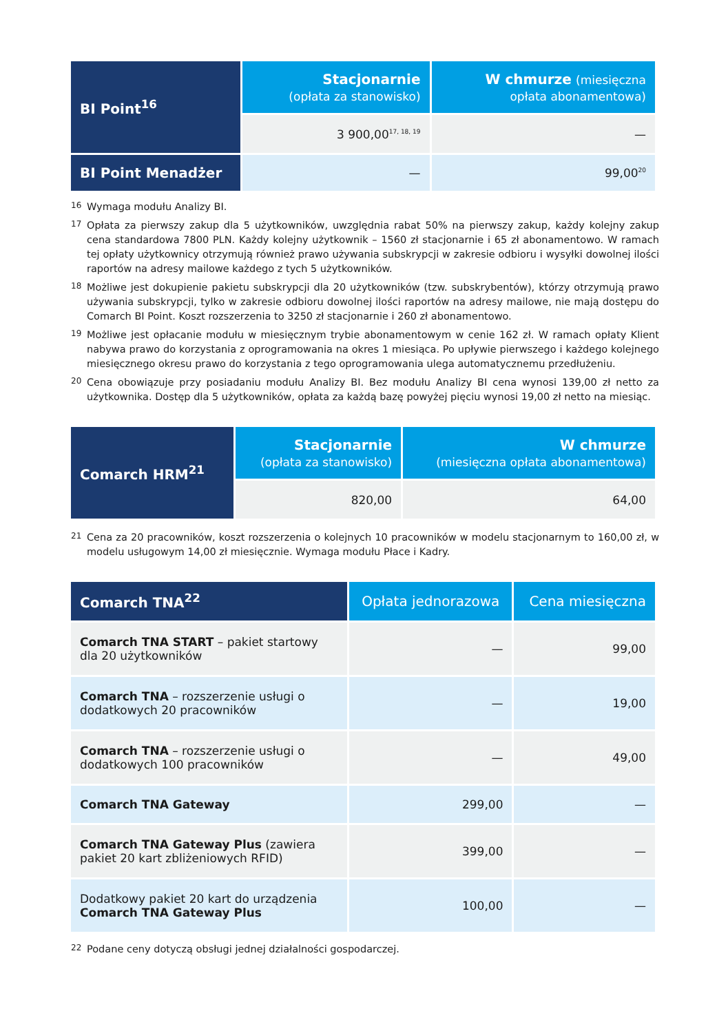| BI Point<sup>16</sup> | Stacjonarnie (opłata za stanowisko) | W chmurze (miesięczna opłata abonamentowa) |
| --- | --- | --- |
| | 3 900,00<sup>17, 18, 19</sup> | — |
| BI Point Menadżer | — | 99,00<sup>20</sup> |
<sup>16</sup> Wymaga modułu Analizy BI.
<sup>17</sup> Opłata za pierwszy zakup dla 5 użytkowników, uwzględnia rabat 50% na pierwszy zakup, każdy kolejny zakup cena standardowa 7800 PLN. Każdy kolejny użytkownik – 1560 zł stacjonarnie i 65 zł abonamentowo. W ramach tej opłaty użytkownicy otrzymują również prawo używania subskrypcji w zakresie odbioru i wysyłki dowolnej ilości raportów na adresy mailowe każdego z tych 5 użytkowników.
<sup>18</sup> Możliwe jest dokupienie pakietu subskrypcji dla 20 użytkowników (tzw. subskrybentów), którzy otrzymują prawo używania subskrypcji, tylko w zakresie odbioru dowolnej ilości raportów na adresy mailowe, nie mają dostępu do Comarch BI Point. Koszt rozszerzenia to 3250 zł stacjonarnie i 260 zł abonamentowo.
<sup>19</sup> Możliwe jest opłacanie modułu w miesięcznym trybie abonamentowym w cenie 162 zł. W ramach opłaty Klient nabywa prawo do korzystania z oprogramowania na okres 1 miesiąca. Po upływie pierwszego i każdego kolejnego miesięcznego okresu prawo do korzystania z tego oprogramowania ulega automatycznemu przedłużeniu.
<sup>20</sup> Cena obowiązuje przy posiadaniu modułu Analizy BI. Bez modułu Analizy BI cena wynosi 139,00 zł netto za użytkownika. Dostęp dla 5 użytkowników, opłata za każdą bazę powyżej pięciu wynosi 19,00 zł netto na miesiąc.
| Comarch HRM<sup>21</sup> | Stacjonarnie (opłata za stanowisko) | W chmurze (miesięczna opłata abonamentowa) |
| --- | --- | --- |
| | 820,00 | 64,00 |
<sup>21</sup> Cena za 20 pracowników, koszt rozszerzenia o kolejnych 10 pracowników w modelu stacjonarnym to 160,00 zł, w modelu usługowym 14,00 zł miesięcznie. Wymaga modułu Płace i Kadry.
| Comarch TNA<sup>22</sup> | Opłata jednorazowa | Cena miesięczna |
| --- | --- | --- |
| Comarch TNA START – pakiet startowy dla 20 użytkowników | — | 99,00 |
| Comarch TNA – rozszerzenie usługi o dodatkowych 20 pracowników | — | 19,00 |
| Comarch TNA – rozszerzenie usługi o dodatkowych 100 pracowników | — | 49,00 |
| Comarch TNA Gateway | 299,00 | — |
| Comarch TNA Gateway Plus (zawiera pakiet 20 kart zbliżeniowych RFID) | 399,00 | — |
| Dodatkowy pakiet 20 kart do urządzenia Comarch TNA Gateway Plus | 100,00 | — |
<sup>22</sup> Podane ceny dotyczą obsługi jednej działalności gospodarczej.